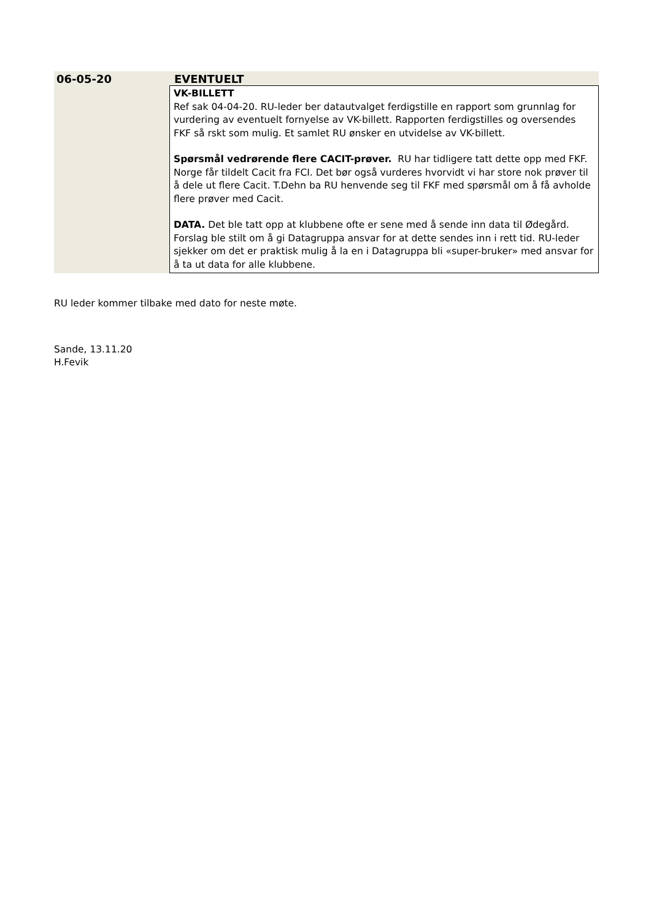| 06-05-20 | EVENTUELT |
| | VK-BILLETT Ref sak 04-04-20. RU-leder ber datautvalget ferdigstille en rapport som grunnlag for vurdering av eventuelt fornyelse av VK-billett. Rapporten ferdigstilles og oversendes FKF så rskt som mulig. Et samlet RU ønsker en utvidelse av VK-billett. Spørsmål vedrørende flere CACIT-prøver. RU har tidligere tatt dette opp med FKF. Norge får tildelt Cacit fra FCI. Det bør også vurderes hvorvidt vi har store nok prøver til å dele ut flere Cacit. T.Dehn ba RU henvende seg til FKF med spørsmål om å få avholde flere prøver med Cacit. DATA. Det ble tatt opp at klubbene ofte er sene med å sende inn data til Ødegård. Forslag ble stilt om å gi Datagruppa ansvar for at dette sendes inn i rett tid. RU-leder sjekker om det er praktisk mulig å la en i Datagruppa bli «super-bruker» med ansvar for å ta ut data for alle klubbene. |
RU leder kommer tilbake med dato for neste møte.
Sande, 13.11.20
H.Fevik